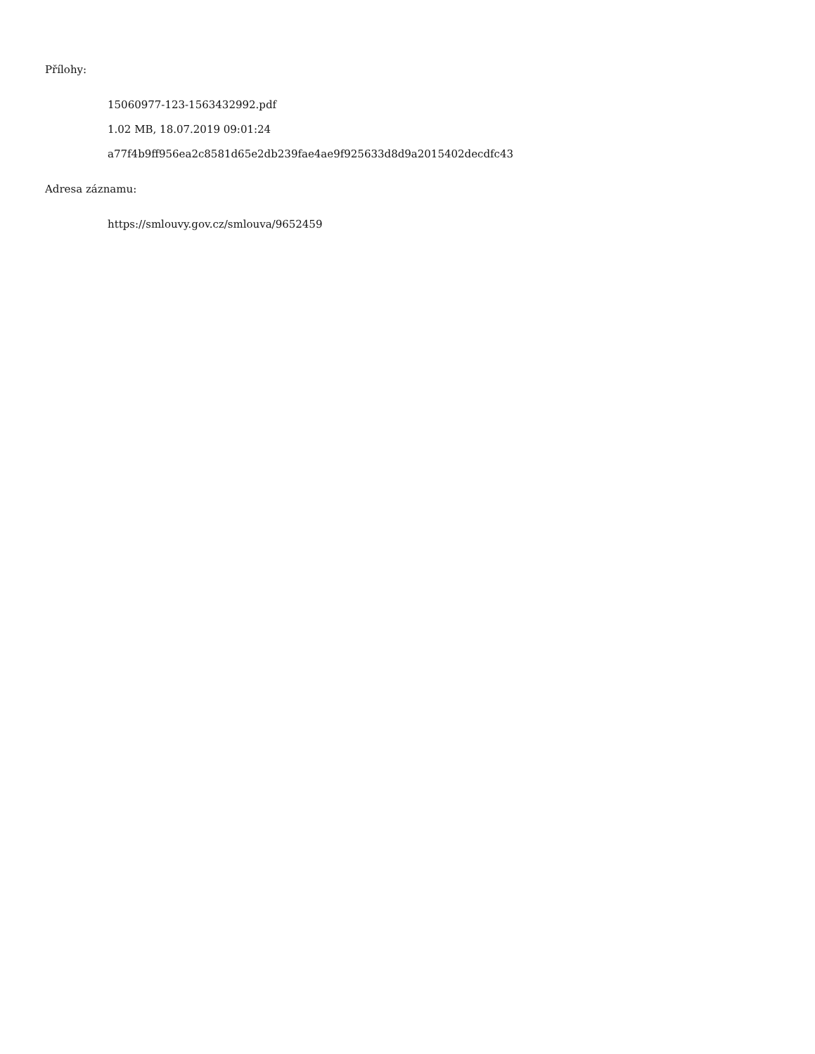Přílohy:
15060977-123-1563432992.pdf
1.02 MB, 18.07.2019 09:01:24
a77f4b9ff956ea2c8581d65e2db239fae4ae9f925633d8d9a2015402decdfc43
Adresa záznamu:
https://smlouvy.gov.cz/smlouva/9652459